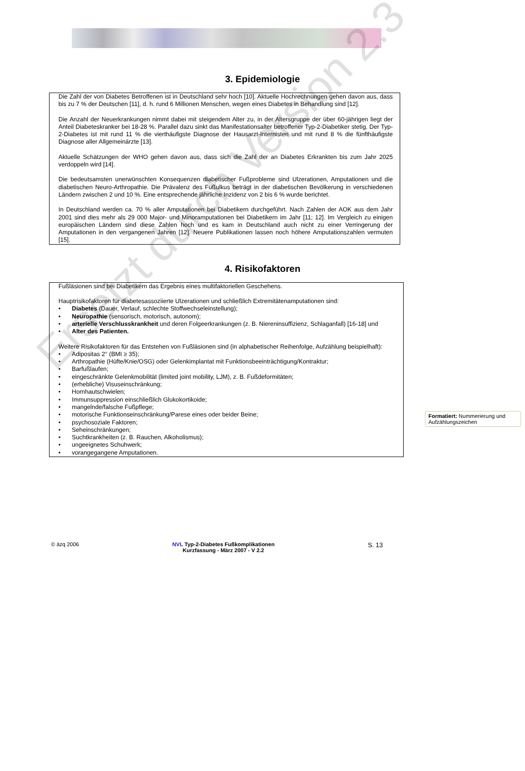3. Epidemiologie
Die Zahl der von Diabetes Betroffenen ist in Deutschland sehr hoch [10]. Aktuelle Hochrechnungen gehen davon aus, dass bis zu 7 % der Deutschen [11], d. h. rund 6 Millionen Menschen, wegen eines Diabetes in Behandlung sind [12].
Die Anzahl der Neuerkrankungen nimmt dabei mit steigendem Alter zu, in der Altersgruppe der über 60-jährigen liegt der Anteil Diabeteskranker bei 18-28 %. Parallel dazu sinkt das Manifestationsalter betroffener Typ-2-Diabetiker stetig. Der Typ-2-Diabetes ist mit rund 11 % die vierthäufigste Diagnose der Hausarzt-Internisten und mit rund 8 % die fünfthäufigste Diagnose aller Allgemeinärzte [13].
Aktuelle Schätzungen der WHO gehen davon aus, dass sich die Zahl der an Diabetes Erkrankten bis zum Jahr 2025 verdoppeln wird [14].
Die bedeutsamsten unerwünschten Konsequenzen diabetischer Fußprobleme sind Ulzerationen, Amputationen und die diabetischen Neuro-Arthropathie. Die Prävalenz des Fußulkus beträgt in der diabetischen Bevölkerung in verschiedenen Ländern zwischen 2 und 10 %. Eine entsprechende jährliche Inzidenz von 2 bis 6 % wurde berichtet.
In Deutschland werden ca. 70 % aller Amputationen bei Diabetikern durchgeführt. Nach Zahlen der AOK aus dem Jahr 2001 sind dies mehr als 29 000 Major- und Minoramputationen bei Diabetikern im Jahr [11; 12]. Im Vergleich zu einigen europäischen Ländern sind diese Zahlen hoch und es kam in Deutschland auch nicht zu einer Verringerung der Amputationen in den vergangenen Jahren [12]. Neuere Publikationen lassen noch höhere Amputationszahlen vermuten [15].
4. Risikofaktoren
Fußläsionen sind bei Diabetikern das Ergebnis eines multifaktoriellen Geschehens.
Hauptrisikofaktoren für diabetesassoziierte Ulzerationen und schließlich Extremitätenamputationen sind:
Diabetes (Dauer, Verlauf, schlechte Stoffwechseleinstellung);
Neuropathie (sensorisch, motorisch, autonom);
arterielle Verschlusskrankheit und deren Folgeerkrankungen (z. B. Niereninsuffizienz, Schlaganfall) [16-18] und
Alter des Patienten.
Weitere Risikofaktoren für das Entstehen von Fußläsionen sind (in alphabetischer Reihenfolge, Aufzählung beispielhaft):
Adipositas 2° (BMI ≥ 35);
Arthropathie (Hüfte/Knie/OSG) oder Gelenkimplantat mit Funktionsbeeinträchtigung/Kontraktur;
Barfußlaufen;
eingeschränkte Gelenkmobilität (limited joint mobility, LJM), z. B. Fußdeformitäten;
(erhebliche) Visuseinschränkung;
Hornhautschwielen;
Immunsuppression einschließlich Glukokortikoide;
mangelnde/falsche Fußpflege;
motorische Funktionseinschränkung/Parese eines oder beider Beine;
psychosoziale Faktoren;
Seheinschränkungen;
Suchtkrankheiten (z. B. Rauchen, Alkoholismus);
ungeeignetes Schuhwerk;
vorangegangene Amputationen.
Formatiert: Nummerierung und Aufzählungszeichen
Ersetzt durch Version 2.3
© äzq 2006 NVL Typ-2-Diabetes Fußkomplikationen
Kurzfassung - März 2007 - V 2.2 S. 13